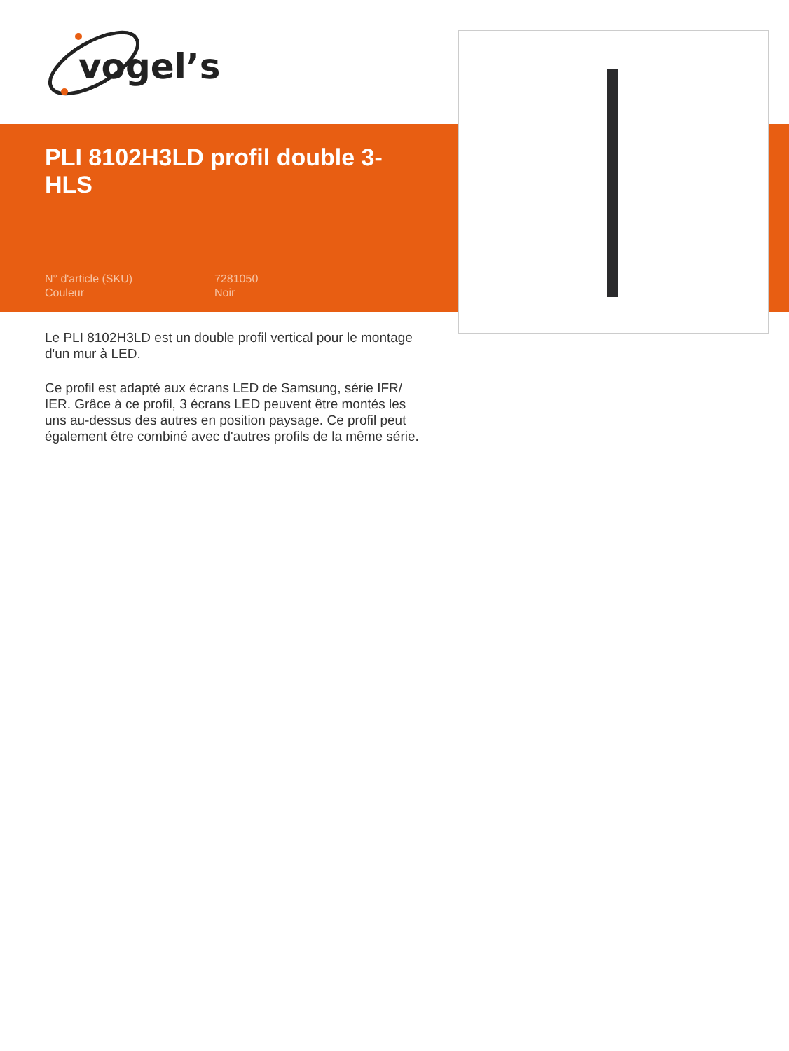vogel’s
PLI 8102H3LD profil double 3-HLS
N° d'article (SKU) 7281050
Couleur Noir
Le PLI 8102H3LD est un double profil vertical pour le montage d'un mur à LED.
Ce profil est adapté aux écrans LED de Samsung, série IFR/ IER. Grâce à ce profil, 3 écrans LED peuvent être montés les uns au-dessus des autres en position paysage. Ce profil peut également être combiné avec d'autres profils de la même série.